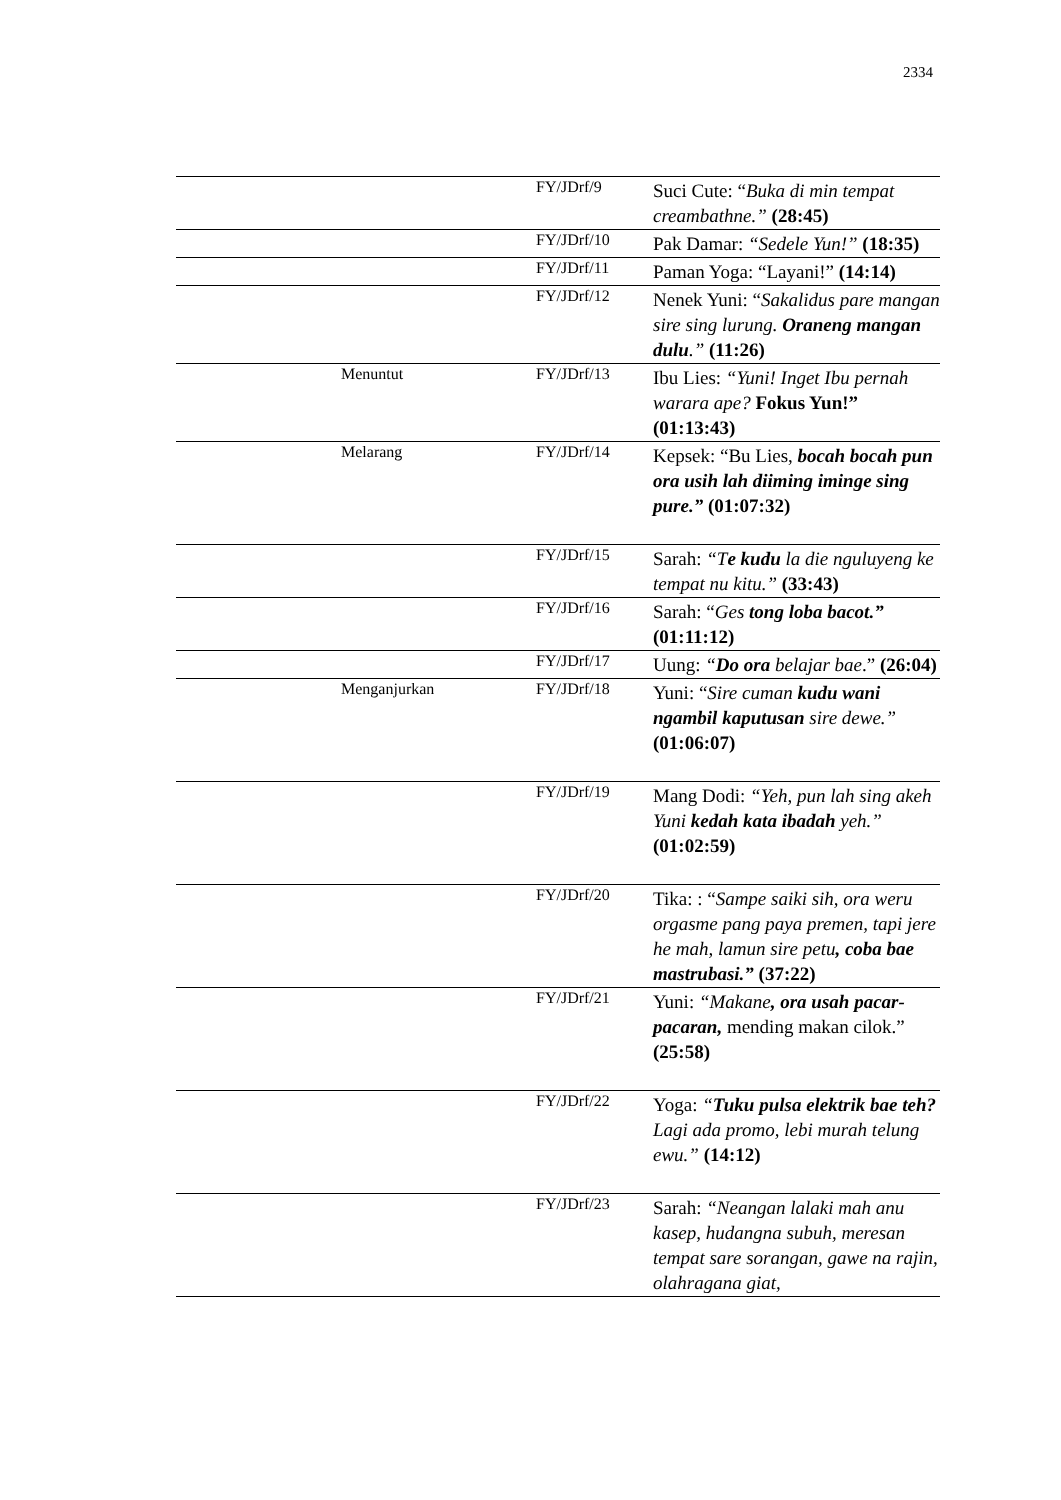2334
| | | FY/JDrf/9 | Suci Cute: “ Buka di min tempat creambathne.” (28:45) |
| | | FY/JDrf/10 | Pak Damar: “Sedele Yun!” (18:35) |
| | | FY/JDrf/11 | Paman Yoga: “Layani!” (14:14) |
| | | FY/JDrf/12 | Nenek Yuni: “ Sakalidus pare mangan sire sing lurung. Oraneng mangan dulu .” (11:26) |
| | Menuntut | FY/JDrf/13 | Ibu Lies: “Yuni! Inget Ibu pernah warara ape? Fokus Yun!” (01:13:43) |
| | Melarang | FY/JDrf/14 | Kepsek: “Bu Lies, bocah bocah pun ora usih lah diiming iminge sing pure.” (01:07:32) |
| | | FY/JDrf/15 | Sarah: “T e kudu la die nguluyeng ke tempat nu kitu.” (33:43) |
| | | FY/JDrf/16 | Sarah: “ Ges tong loba bacot.” (01:11:12) |
| | | FY/JDrf/17 | Uung: “ Do ora belajar bae .” (26:04) |
| | Menganjurkan | FY/JDrf/18 | Yuni: “ Sire cuman kudu wani ngambil kaputusan sire dewe.” (01:06:07) |
| | | FY/JDrf/19 | Mang Dodi: “Yeh, pun lah sing akeh Yuni kedah kata ibadah yeh.” (01:02:59) |
| | | FY/JDrf/20 | Tika: : “ Sampe saiki sih, ora weru orgasme pang paya premen, tapi jere he mah, lamun sire petu , coba bae mastrubasi.” (37:22) |
| | | FY/JDrf/21 | Yuni: “Makane , ora usah pacar-pacaran, mending makan cilok.” (25:58) |
| | | FY/JDrf/22 | Yoga: “ Tuku pulsa elektrik bae teh? Lagi ada promo, lebi murah telung ewu.” (14:12) |
| | | FY/JDrf/23 | Sarah: “Neangan lalaki mah anu kasep, hudangna subuh, meresan tempat sare sorangan, gawe na rajin, olahragana giat, |